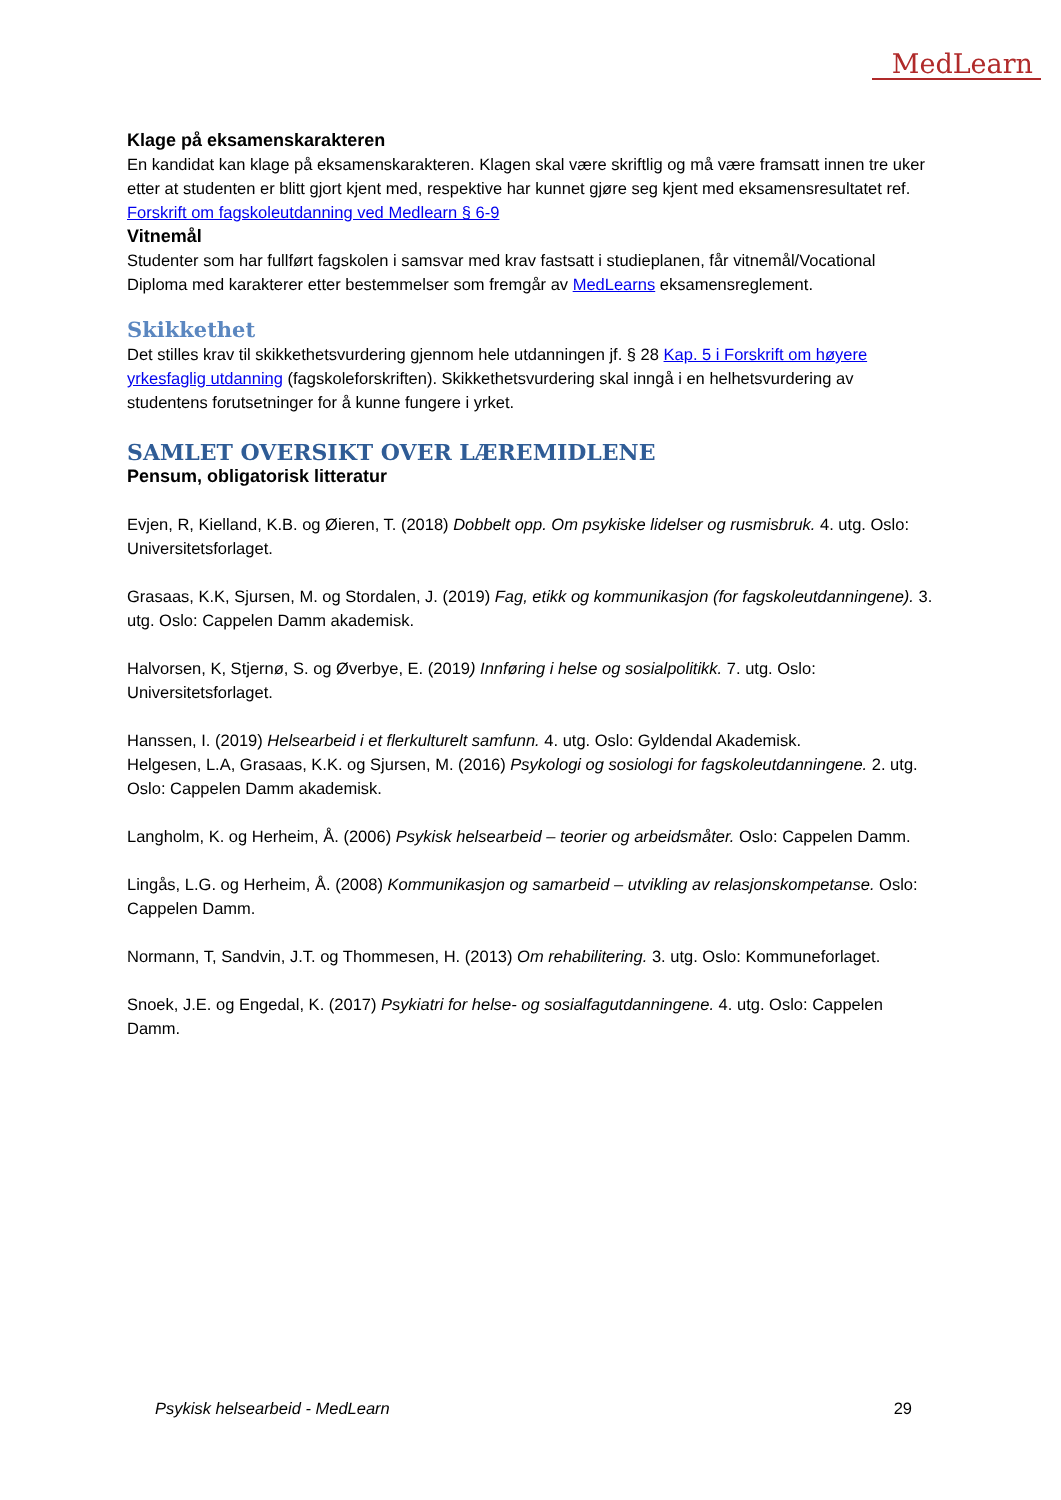MedLearn
Klage på eksamenskarakteren
En kandidat kan klage på eksamenskarakteren. Klagen skal være skriftlig og må være framsatt innen tre uker etter at studenten er blitt gjort kjent med, respektive har kunnet gjøre seg kjent med eksamensresultatet ref. Forskrift om fagskoleutdanning ved Medlearn § 6-9
Vitnemål
Studenter som har fullført fagskolen i samsvar med krav fastsatt i studieplanen, får vitnemål/Vocational Diploma med karakterer etter bestemmelser som fremgår av MedLearns eksamensreglement.
Skikkethet
Det stilles krav til skikkethetsvurdering gjennom hele utdanningen jf. § 28 Kap. 5 i Forskrift om høyere yrkesfaglig utdanning (fagskoleforskriften). Skikkethetsvurdering skal inngå i en helhetsvurdering av studentens forutsetninger for å kunne fungere i yrket.
SAMLET OVERSIKT OVER LÆREMIDLENE
Pensum, obligatorisk litteratur
Evjen, R, Kielland, K.B. og Øieren, T. (2018) Dobbelt opp. Om psykiske lidelser og rusmisbruk. 4. utg. Oslo: Universitetsforlaget.
Grasaas, K.K, Sjursen, M. og Stordalen, J. (2019) Fag, etikk og kommunikasjon (for fagskoleutdanningene). 3. utg. Oslo: Cappelen Damm akademisk.
Halvorsen, K, Stjernø, S. og Øverbye, E. (2019) Innføring i helse og sosialpolitikk. 7. utg. Oslo: Universitetsforlaget.
Hanssen, I. (2019) Helsearbeid i et flerkulturelt samfunn. 4. utg. Oslo: Gyldendal Akademisk.
Helgesen, L.A, Grasaas, K.K. og Sjursen, M. (2016) Psykologi og sosiologi for fagskoleutdanningene. 2. utg. Oslo: Cappelen Damm akademisk.
Langholm, K. og Herheim, Å. (2006) Psykisk helsearbeid – teorier og arbeidsmåter. Oslo: Cappelen Damm.
Lingås, L.G. og Herheim, Å. (2008) Kommunikasjon og samarbeid – utvikling av relasjonskompetanse. Oslo: Cappelen Damm.
Normann, T, Sandvin, J.T. og Thommesen, H. (2013) Om rehabilitering. 3. utg. Oslo: Kommuneforlaget.
Snoek, J.E. og Engedal, K. (2017) Psykiatri for helse- og sosialfagutdanningene. 4. utg. Oslo: Cappelen Damm.
Psykisk helsearbeid - MedLearn 29